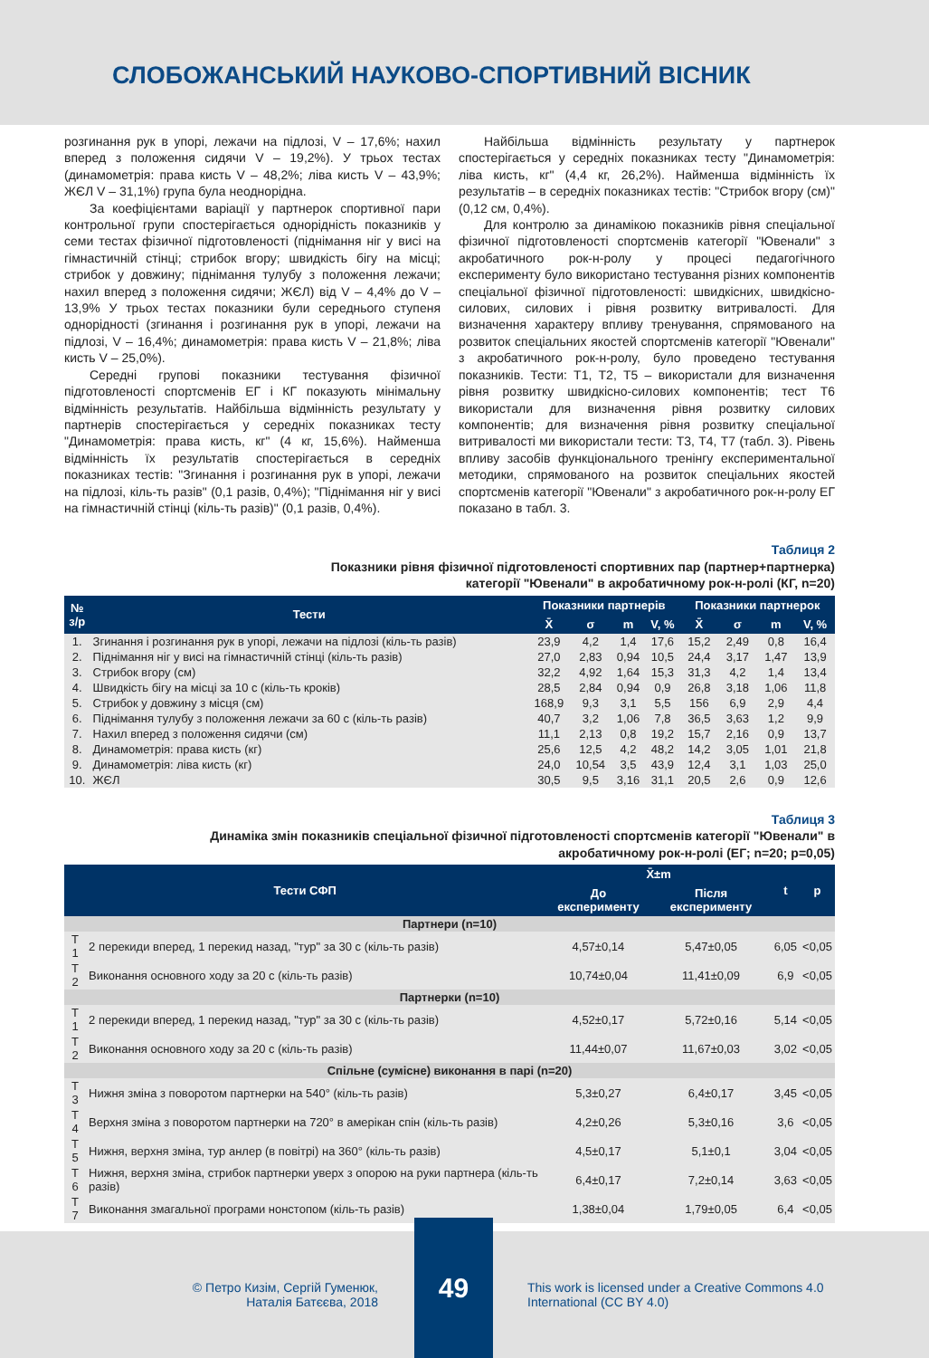СЛОБОЖАНСЬКИЙ НАУКОВО-СПОРТИВНИЙ ВІСНИК
розгинання рук в упорі, лежачи на підлозі, V – 17,6%; нахил вперед з положення сидячи V – 19,2%). У трьох тестах (динамометрія: права кисть V – 48,2%; ліва кисть V – 43,9%; ЖЄЛ V – 31,1%) група була неоднорідна.
За коефіцієнтами варіації у партнерок спортивної пари контрольної групи спостерігається однорідність показників у семи тестах фізичної підготовленості (піднімання ніг у висі на гімнастичній стінці; стрибок вгору; швидкість бігу на місці; стрибок у довжину; піднімання тулубу з положення лежачи; нахил вперед з положення сидячи; ЖЄЛ) від V – 4,4% до V – 13,9% У трьох тестах показники були середнього ступеня однорідності (згинання і розгинання рук в упорі, лежачи на підлозі, V – 16,4%; динамометрія: права кисть V – 21,8%; ліва кисть V – 25,0%).
Середні групові показники тестування фізичної підготовленості спортсменів ЕГ і КГ показують мінімальну відмінність результатів. Найбільша відмінність результату у партнерів спостерігається у середніх показниках тесту "Динамометрія: права кисть, кг" (4 кг, 15,6%). Найменша відмінність їх результатів спостерігається в середніх показниках тестів: "Згинання і розгинання рук в упорі, лежачи на підлозі, кіль-ть разів" (0,1 разів, 0,4%); "Піднімання ніг у висі на гімнастичній стінці (кіль-ть разів)" (0,1 разів, 0,4%).
Найбільша відмінність результату у партнерок спостерігається у середніх показниках тесту "Динамометрія: ліва кисть, кг" (4,4 кг, 26,2%). Найменша відмінність їх результатів – в середніх показниках тестів: "Стрибок вгору (см)" (0,12 см, 0,4%).
Для контролю за динамікою показників рівня спеціальної фізичної підготовленості спортсменів категорії "Ювенали" з акробатичного рок-н-ролу у процесі педагогічного експерименту було використано тестування різних компонентів спеціальної фізичної підготовленості: швидкісних, швидкісно-силових, силових і рівня розвитку витривалості. Для визначення характеру впливу тренування, спрямованого на розвиток спеціальних якостей спортсменів категорії "Ювенали" з акробатичного рок-н-ролу, було проведено тестування показників. Тести: Т1, Т2, Т5 – використали для визначення рівня розвитку швидкісно-силових компонентів; тест Т6 використали для визначення рівня розвитку силових компонентів; для визначення рівня розвитку спеціальної витривалості ми використали тести: Т3, Т4, Т7 (табл. 3). Рівень впливу засобів функціонального тренінгу експериментальної методики, спрямованого на розвиток спеціальних якостей спортсменів категорії "Ювенали" з акробатичного рок-н-ролу ЕГ показано в табл. 3.
Таблиця 2
Показники рівня фізичної підготовленості спортивних пар (партнер+партнерка)
категорії "Ювенали" в акробатичному рок-н-ролі (КГ, n=20)
| № з/р | Тести | Показники партнерів | | | | Показники партнерок | | | |
| --- | --- | --- | --- | --- | --- | --- | --- | --- | --- |
| | | X̄ | σ | m | V, % | X̄ | σ | m | V, % |
| 1. | Згинання і розгинання рук в упорі, лежачи на підлозі (кіль-ть разів) | 23,9 | 4,2 | 1,4 | 17,6 | 15,2 | 2,49 | 0,8 | 16,4 |
| 2. | Піднімання ніг у висі на гімнастичній стінці (кіль-ть разів) | 27,0 | 2,83 | 0,94 | 10,5 | 24,4 | 3,17 | 1,47 | 13,9 |
| 3. | Стрибок вгору (см) | 32,2 | 4,92 | 1,64 | 15,3 | 31,3 | 4,2 | 1,4 | 13,4 |
| 4. | Швидкість бігу на місці за 10 с (кіль-ть кроків) | 28,5 | 2,84 | 0,94 | 0,9 | 26,8 | 3,18 | 1,06 | 11,8 |
| 5. | Стрибок у довжину з місця (см) | 168,9 | 9,3 | 3,1 | 5,5 | 156 | 6,9 | 2,9 | 4,4 |
| 6. | Піднімання тулубу з положення лежачи за 60 с (кіль-ть разів) | 40,7 | 3,2 | 1,06 | 7,8 | 36,5 | 3,63 | 1,2 | 9,9 |
| 7. | Нахил вперед з положення сидячи (см) | 11,1 | 2,13 | 0,8 | 19,2 | 15,7 | 2,16 | 0,9 | 13,7 |
| 8. | Динамометрія: права кисть (кг) | 25,6 | 12,5 | 4,2 | 48,2 | 14,2 | 3,05 | 1,01 | 21,8 |
| 9. | Динамометрія: ліва кисть (кг) | 24,0 | 10,54 | 3,5 | 43,9 | 12,4 | 3,1 | 1,03 | 25,0 |
| 10. | ЖЄЛ | 30,5 | 9,5 | 3,16 | 31,1 | 20,5 | 2,6 | 0,9 | 12,6 |
Таблиця 3
Динаміка змін показників спеціальної фізичної підготовленості спортсменів категорії "Ювенали" в
акробатичному рок-н-ролі (ЕГ; n=20; p=0,05)
| Тести СФП | | X̄±m | | t | p |
| --- | --- | --- | --- | --- | --- |
| | | До експерименту | Після експерименту | | |
| Партнери (n=10) | | | | | |
| Т 1 | 2 перекиди вперед, 1 перекид назад, "тур" за 30 с (кіль-ть разів) | 4,57±0,14 | 5,47±0,05 | 6,05 | <0,05 |
| Т 2 | Виконання основного ходу за 20 с (кіль-ть разів) | 10,74±0,04 | 11,41±0,09 | 6,9 | <0,05 |
| Партнерки (n=10) | | | | | |
| Т 1 | 2 перекиди вперед, 1 перекид назад, "тур" за 30 с (кіль-ть разів) | 4,52±0,17 | 5,72±0,16 | 5,14 | <0,05 |
| Т 2 | Виконання основного ходу за 20 с (кіль-ть разів) | 11,44±0,07 | 11,67±0,03 | 3,02 | <0,05 |
| Спільне (сумісне) виконання в парі (n=20) | | | | | |
| Т 3 | Нижня зміна з поворотом партнерки на 540° (кіль-ть разів) | 5,3±0,27 | 6,4±0,17 | 3,45 | <0,05 |
| Т 4 | Верхня зміна з поворотом партнерки на 720° в амерікан спін (кіль-ть разів) | 4,2±0,26 | 5,3±0,16 | 3,6 | <0,05 |
| Т 5 | Нижня, верхня зміна, тур анлер (в повітрі) на 360° (кіль-ть разів) | 4,5±0,17 | 5,1±0,1 | 3,04 | <0,05 |
| Т 6 | Нижня, верхня зміна, стрибок партнерки уверх з опорою на руки партнера (кіль-ть разів) | 6,4±0,17 | 7,2±0,14 | 3,63 | <0,05 |
| Т 7 | Виконання змагальної програми нонстопом (кіль-ть разів) | 1,38±0,04 | 1,79±0,05 | 6,4 | <0,05 |
© Петро Кизім, Сергій Гуменюк,
Наталія Батєєва, 2018
49
This work is licensed under a Creative Commons 4.0
International (CC BY 4.0)